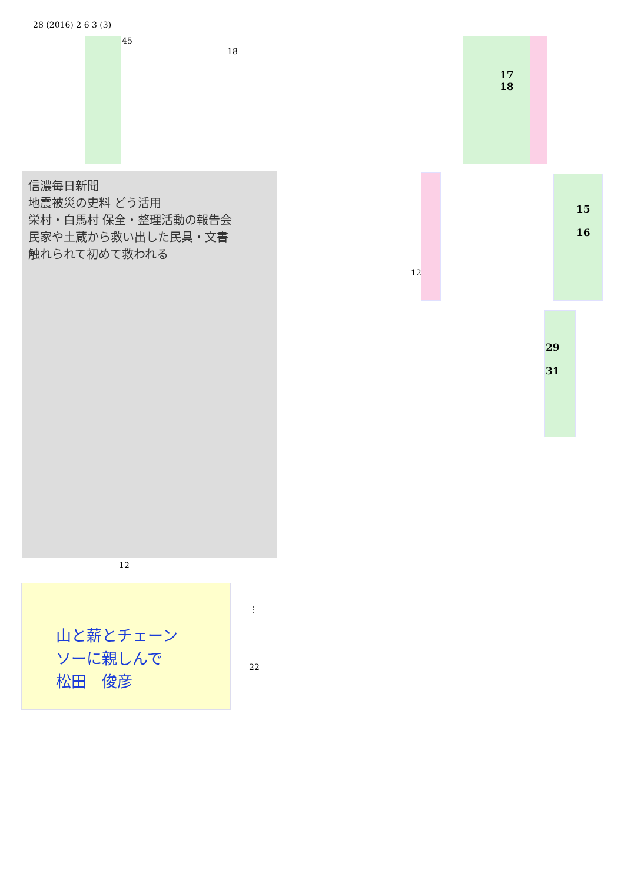28 (2016) 2 6 3 (3)
45
18
17
18
信濃毎日新聞
地震被災の史料 どう活用
栄村・白馬村 保全・整理活動の報告会
民家や土蔵から救い出した民具・文書
触れられて初めて救われる
12
12
15
16
29
31
山と薪とチェーン
ソーに親しんで
松田　俊彦
⋮
22